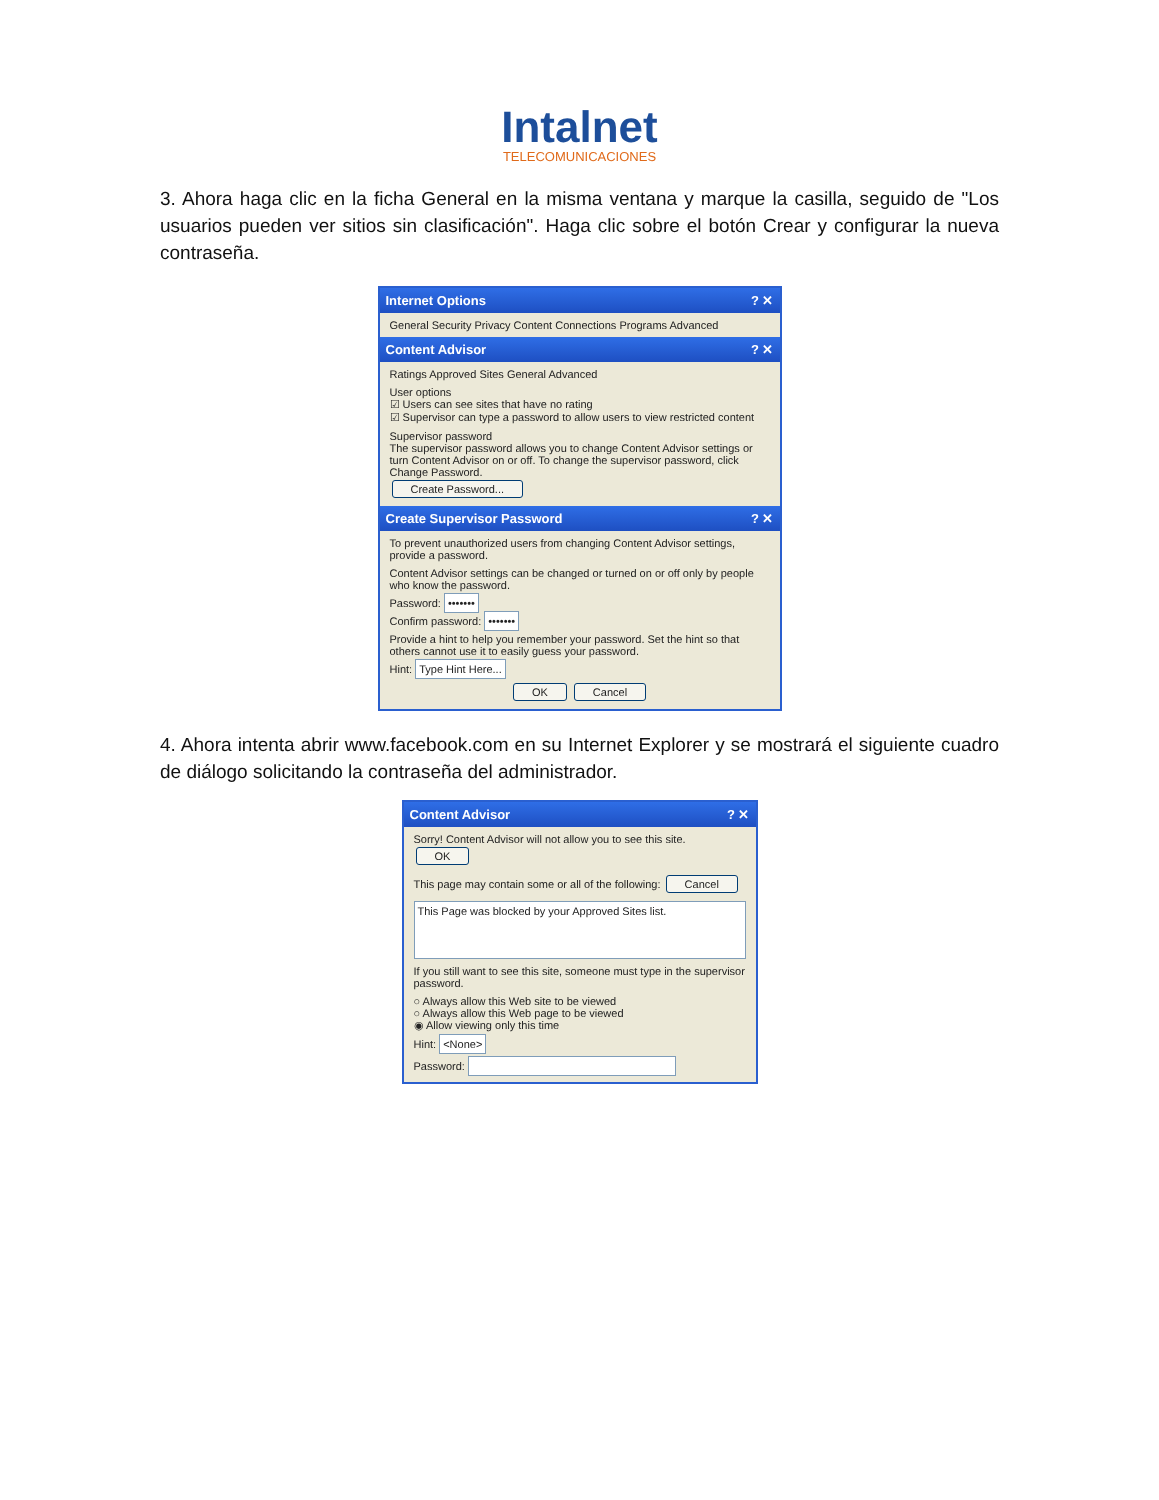Intalnet
TELECOMUNICACIONES
3. Ahora haga clic en la ficha General en la misma ventana y marque la casilla, seguido de "Los usuarios pueden ver sitios sin clasificación". Haga clic sobre el botón Crear y configurar la nueva contraseña.
Internet Options? ✕
General Security Privacy Content Connections Programs Advanced
Content Advisor? ✕
Ratings Approved Sites General Advanced
User options
☑ Users can see sites that have no rating
☑ Supervisor can type a password to allow users to view restricted content
Supervisor password
The supervisor password allows you to change Content Advisor settings or turn Content Advisor on or off. To change the supervisor password, click Change Password.
Create Password...
Create Supervisor Password? ✕
To prevent unauthorized users from changing Content Advisor settings, provide a password.
Content Advisor settings can be changed or turned on or off only by people who know the password.
Password: •••••••
Confirm password: •••••••
Provide a hint to help you remember your password. Set the hint so that others cannot use it to easily guess your password.
Hint: Type Hint Here...
OK Cancel
4. Ahora intenta abrir www.facebook.com en su Internet Explorer y se mostrará el siguiente cuadro de diálogo solicitando la contraseña del administrador.
Content Advisor? ✕
Sorry! Content Advisor will not allow you to see this site. OK
This page may contain some or all of the following: Cancel
This Page was blocked by your Approved Sites list.
If you still want to see this site, someone must type in the supervisor password.
○ Always allow this Web site to be viewed
○ Always allow this Web page to be viewed
◉ Allow viewing only this time
Hint: <None>
Password: